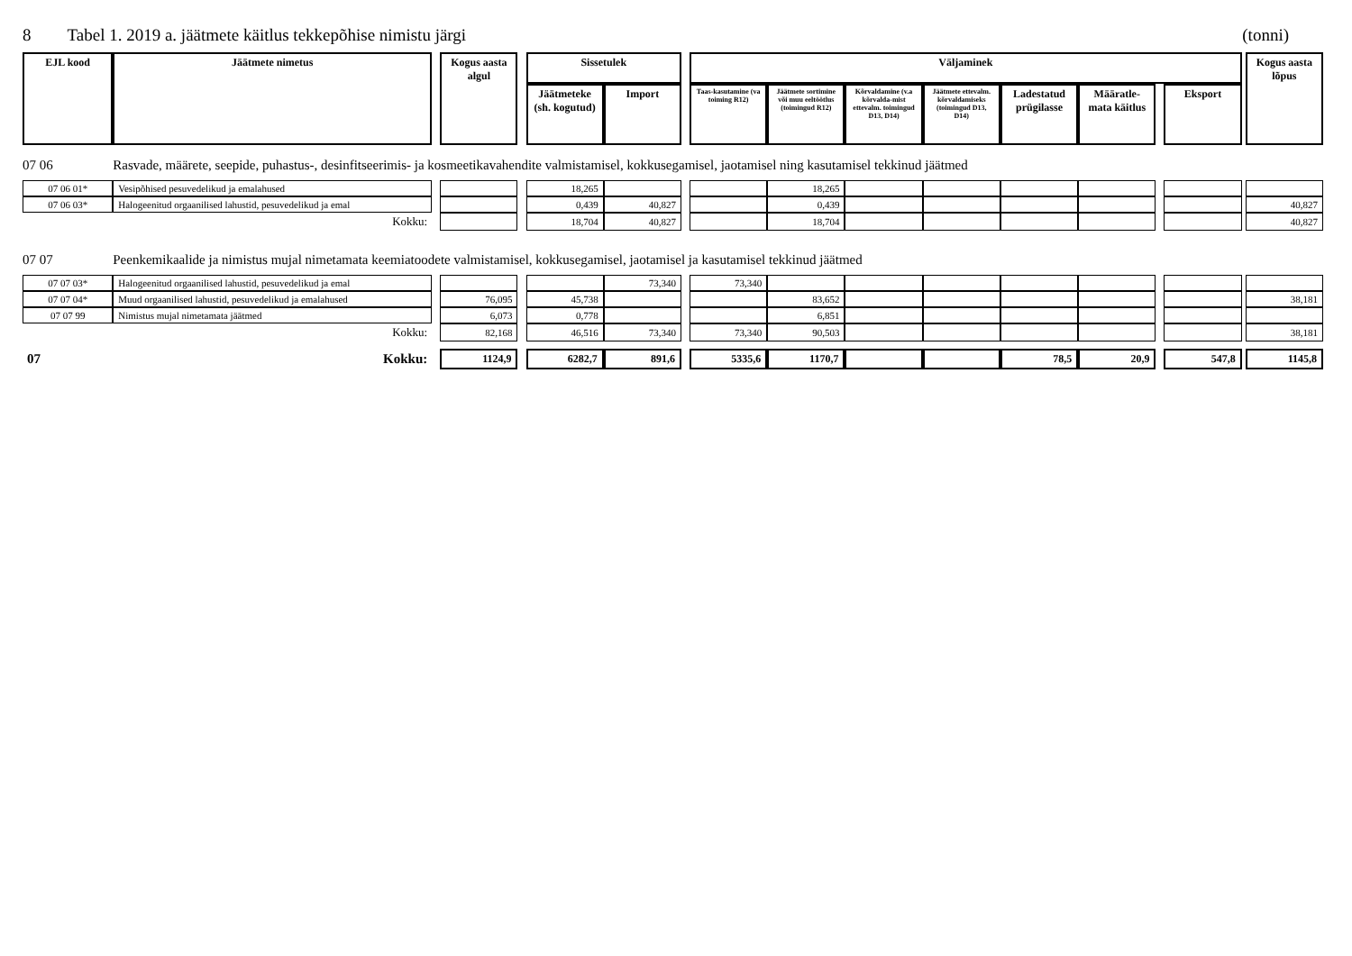8 Tabel 1. 2019 a. jäätmete käitlus tekkepõhise nimistu järgi
(tonni)
| EJL kood | Jäätmete nimetus | | Kogus aasta algul | | Sissetulek | | | Väljaminek | | | | | | | | | Kogus aasta lõpus |
| | | | | | Jäätmeteke (sh. kogutud) | Import | | Taas-kasutamine (va toiming R12) | Jäätmete sortimine või muu eeltöötlus (toimingud R12) | Kõrvaldamine (v.a kõrvalda-mist ettevalm. toimingud D13, D14) | Jäätmete ettevalm. kõrvaldamiseks (toimingud D13, D14) | Ladestatud prügilasse | Määratle-mata käitlus | | Eksport | | |
| 07 06 | Rasvade, määrete, seepide, puhastus-, desinfitseerimis- ja kosmeetikavahendite valmistamisel, kokkusegamisel, jaotamisel ning kasutamisel tekkinud jäätmed | | | | | | | | | | | | | | | | |
| 07 06 01* | Vesipõhised pesuvedelikud ja emalahused | | | | 18,265 | | | | 18,265 | | | | | | | | |
| 07 06 03* | Halogeenitud orgaanilised lahustid, pesuvedelikud ja emal | | | | 0,439 | 40,827 | | | 0,439 | | | | | | | | 40,827 |
| | Kokku: | | | | 18,704 | 40,827 | | | 18,704 | | | | | | | | 40,827 |
| 07 07 | Peenkemikaalide ja nimistus mujal nimetamata keemiatoodete valmistamisel, kokkusegamisel, jaotamisel ja kasutamisel tekkinud jäätmed | | | | | | | | | | | | | | | | |
| 07 07 03* | Halogeenitud orgaanilised lahustid, pesuvedelikud ja emal | | | | | 73,340 | | 73,340 | | | | | | | | | |
| 07 07 04* | Muud orgaanilised lahustid, pesuvedelikud ja emalahused | | 76,095 | | 45,738 | | | | 83,652 | | | | | | | | 38,181 |
| 07 07 99 | Nimistus mujal nimetamata jäätmed | | 6,073 | | 0,778 | | | | 6,851 | | | | | | | | |
| | Kokku: | | 82,168 | | 46,516 | 73,340 | | 73,340 | 90,503 | | | | | | | | 38,181 |
| 07 | Kokku: | | 1124,9 | | 6282,7 | 891,6 | | 5335,6 | 1170,7 | | | 78,5 | 20,9 | | 547,8 | | 1145,8 |